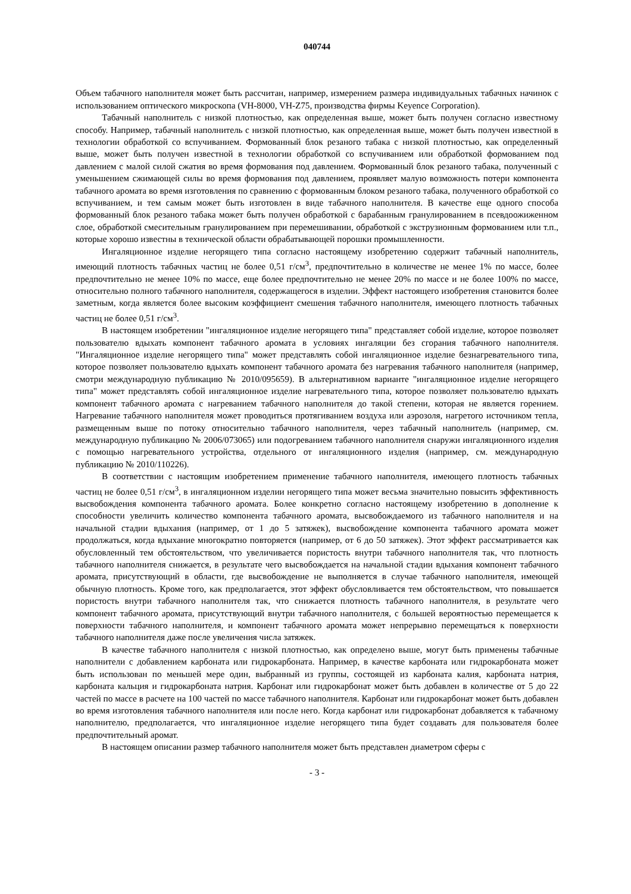040744
Объем табачного наполнителя может быть рассчитан, например, измерением размера индивидуальных табачных начинок с использованием оптического микроскопа (VH-8000, VH-Z75, производства фирмы Keyence Corporation).
Табачный наполнитель с низкой плотностью, как определенная выше, может быть получен согласно известному способу. Например, табачный наполнитель с низкой плотностью, как определенная выше, может быть получен известной в технологии обработкой со вспучиванием. Формованный блок резаного табака с низкой плотностью, как определенный выше, может быть получен известной в технологии обработкой со вспучиванием или обработкой формованием под давлением с малой силой сжатия во время формования под давлением. Формованный блок резаного табака, полученный с уменьшением сжимающей силы во время формования под давлением, проявляет малую возможность потери компонента табачного аромата во время изготовления по сравнению с формованным блоком резаного табака, полученного обработкой со вспучиванием, и тем самым может быть изготовлен в виде табачного наполнителя. В качестве еще одного способа формованный блок резаного табака может быть получен обработкой с барабанным гранулированием в псевдоожиженном слое, обработкой смесительным гранулированием при перемешивании, обработкой с экструзионным формованием или т.п., которые хорошо известны в технической области обрабатывающей порошки промышленности.
Ингаляционное изделие негорящего типа согласно настоящему изобретению содержит табачный наполнитель, имеющий плотность табачных частиц не более 0,51 г/см<sup>3</sup>, предпочтительно в количестве не менее 1% по массе, более предпочтительно не менее 10% по массе, еще более предпочтительно не менее 20% по массе и не более 100% по массе, относительно полного табачного наполнителя, содержащегося в изделии. Эффект настоящего изобретения становится более заметным, когда является более высоким коэффициент смешения табачного наполнителя, имеющего плотность табачных частиц не более 0,51 г/см<sup>3</sup>.
В настоящем изобретении "ингаляционное изделие негорящего типа" представляет собой изделие, которое позволяет пользователю вдыхать компонент табачного аромата в условиях ингаляции без сгорания табачного наполнителя. "Ингаляционное изделие негорящего типа" может представлять собой ингаляционное изделие безнагревательного типа, которое позволяет пользователю вдыхать компонент табачного аромата без нагревания табачного наполнителя (например, смотри международную публикацию № 2010/095659). В альтернативном варианте "ингаляционное изделие негорящего типа" может представлять собой ингаляционное изделие нагревательного типа, которое позволяет пользователю вдыхать компонент табачного аромата с нагреванием табачного наполнителя до такой степени, которая не является горением. Нагревание табачного наполнителя может проводиться протягиванием воздуха или аэрозоля, нагретого источником тепла, размещенным выше по потоку относительно табачного наполнителя, через табачный наполнитель (например, см. международную публикацию № 2006/073065) или подогреванием табачного наполнителя снаружи ингаляционного изделия с помощью нагревательного устройства, отдельного от ингаляционного изделия (например, см. международную публикацию № 2010/110226).
В соответствии с настоящим изобретением применение табачного наполнителя, имеющего плотность табачных частиц не более 0,51 г/см<sup>3</sup>, в ингаляционном изделии негорящего типа может весьма значительно повысить эффективность высвобождения компонента табачного аромата. Более конкретно согласно настоящему изобретению в дополнение к способности увеличить количество компонента табачного аромата, высвобождаемого из табачного наполнителя и на начальной стадии вдыхания (например, от 1 до 5 затяжек), высвобождение компонента табачного аромата может продолжаться, когда вдыхание многократно повторяется (например, от 6 до 50 затяжек). Этот эффект рассматривается как обусловленный тем обстоятельством, что увеличивается пористость внутри табачного наполнителя так, что плотность табачного наполнителя снижается, в результате чего высвобождается на начальной стадии вдыхания компонент табачного аромата, присутствующий в области, где высвобождение не выполняется в случае табачного наполнителя, имеющей обычную плотность. Кроме того, как предполагается, этот эффект обусловливается тем обстоятельством, что повышается пористость внутри табачного наполнителя так, что снижается плотность табачного наполнителя, в результате чего компонент табачного аромата, присутствующий внутри табачного наполнителя, с большей вероятностью перемещается к поверхности табачного наполнителя, и компонент табачного аромата может непрерывно перемещаться к поверхности табачного наполнителя даже после увеличения числа затяжек.
В качестве табачного наполнителя с низкой плотностью, как определено выше, могут быть применены табачные наполнители с добавлением карбоната или гидрокарбоната. Например, в качестве карбоната или гидрокарбоната может быть использован по меньшей мере один, выбранный из группы, состоящей из карбоната калия, карбоната натрия, карбоната кальция и гидрокарбоната натрия. Карбонат или гидрокарбонат может быть добавлен в количестве от 5 до 22 частей по массе в расчете на 100 частей по массе табачного наполнителя. Карбонат или гидрокарбонат может быть добавлен во время изготовления табачного наполнителя или после него. Когда карбонат или гидрокарбонат добавляется к табачному наполнителю, предполагается, что ингаляционное изделие негорящего типа будет создавать для пользователя более предпочтительный аромат.
В настоящем описании размер табачного наполнителя может быть представлен диаметром сферы с
- 3 -